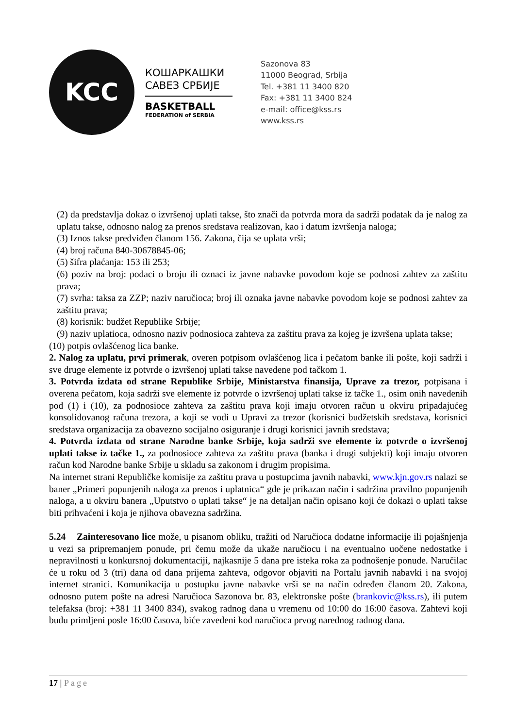KCC
КОШАРКАШКИ
САВЕЗ СРБИЈЕ
BASKETBALL
FEDERATION of SERBIA
Sazonova 83
11000 Beograd, Srbija
Tel. +381 11 3400 820
Fax: +381 11 3400 824
e-mail: office@kss.rs
www.kss.rs
(2) da predstavlja dokaz o izvršenoj uplati takse, što znači da potvrda mora da sadrži podatak da je nalog za uplatu takse, odnosno nalog za prenos sredstava realizovan, kao i datum izvršenja naloga;
(3) Iznos takse predviđen članom 156. Zakona, čija se uplata vrši;
(4) broj računa 840-30678845-06;
(5) šifra plaćanja: 153 ili 253;
(6) poziv na broj: podaci o broju ili oznaci iz javne nabavke povodom koje se podnosi zahtev za zaštitu prava;
(7) svrha: taksa za ZZP; naziv naručioca; broj ili oznaka javne nabavke povodom koje se podnosi zahtev za zaštitu prava;
(8) korisnik: budžet Republike Srbije;
(9) naziv uplatioca, odnosno naziv podnosioca zahteva za zaštitu prava za kojeg je izvršena uplata takse;
(10) potpis ovlašćenog lica banke.
2. Nalog za uplatu, prvi primerak, overen potpisom ovlašćenog lica i pečatom banke ili pošte, koji sadrži i sve druge elemente iz potvrde o izvršenoj uplati takse navedene pod tačkom 1.
3. Potvrda izdata od strane Republike Srbije, Ministarstva finansija, Uprave za trezor, potpisana i overena pečatom, koja sadrži sve elemente iz potvrde o izvršenoj uplati takse iz tačke 1., osim onih navedenih pod (1) i (10), za podnosioce zahteva za zaštitu prava koji imaju otvoren račun u okviru pripadajućeg konsolidovanog računa trezora, a koji se vodi u Upravi za trezor (korisnici budžetskih sredstava, korisnici sredstava organizacija za obavezno socijalno osiguranje i drugi korisnici javnih sredstava;
4. Potvrda izdata od strane Narodne banke Srbije, koja sadrži sve elemente iz potvrde o izvršenoj uplati takse iz tačke 1., za podnosioce zahteva za zaštitu prava (banka i drugi subjekti) koji imaju otvoren račun kod Narodne banke Srbije u skladu sa zakonom i drugim propisima.
Na internet strani Republičke komisije za zaštitu prava u postupcima javnih nabavki, www.kjn.gov.rs nalazi se baner „Primeri popunjenih naloga za prenos i uplatnica“ gde je prikazan način i sadržina pravilno popunjenih naloga, a u okviru banera „Uputstvo o uplati takse“ je na detaljan način opisano koji će dokazi o uplati takse biti prihvaćeni i koja je njihova obavezna sadržina.
5.24 Zainteresovano lice može, u pisanom obliku, tražiti od Naručioca dodatne informacije ili pojašnjenja u vezi sa pripremanjem ponude, pri čemu može da ukaže naručiocu i na eventualno uočene nedostatke i nepravilnosti u konkursnoj dokumentaciji, najkasnije 5 dana pre isteka roka za podnošenje ponude. Naručilac će u roku od 3 (tri) dana od dana prijema zahteva, odgovor objaviti na Portalu javnih nabavki i na svojoj internet stranici. Komunikacija u postupku javne nabavke vrši se na način određen članom 20. Zakona, odnosno putem pošte na adresi Naručioca Sazonova br. 83, elektronske pošte (brankovic@kss.rs), ili putem telefaksa (broj: +381 11 3400 834), svakog radnog dana u vremenu od 10:00 do 16:00 časova. Zahtevi koji budu primljeni posle 16:00 časova, biće zavedeni kod naručioca prvog narednog radnog dana.
17 | Page